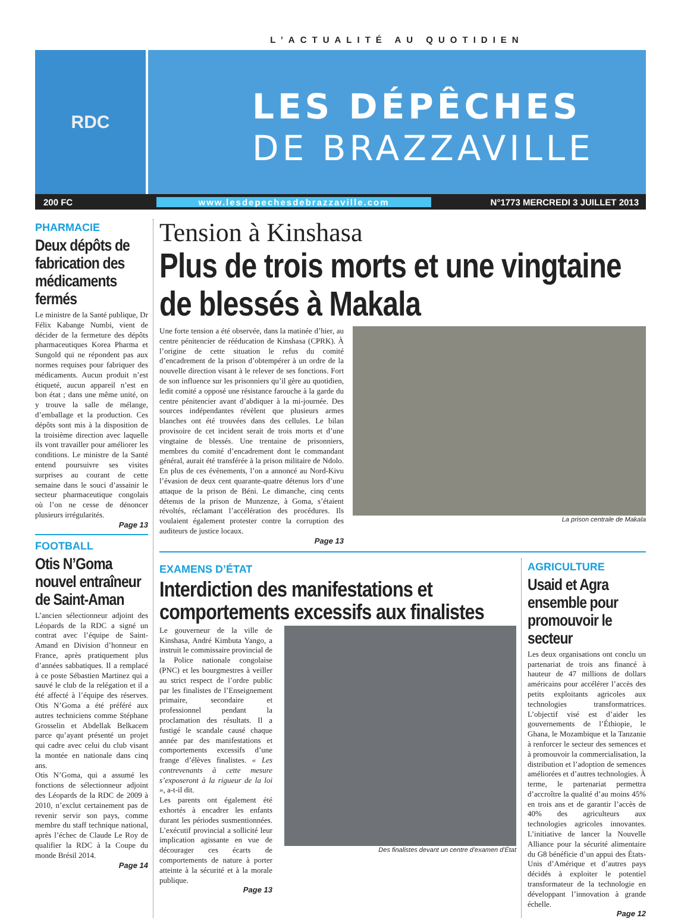L’ACTUALITÉ AU QUOTIDIEN
RDC
LES DÉPÊCHES
DE BRAZZAVILLE
200 FC www.lesdepechesdebrazzaville.com N°1773 MERCREDI 3 JUILLET 2013
PHARMACIE
Deux dépôts de fabrication des médicaments fermés
Le ministre de la Santé publique, Dr Félix Kabange Numbi, vient de décider de la fermeture des dépôts pharmaceutiques Korea Pharma et Sungold qui ne répondent pas aux normes requises pour fabriquer des médicaments. Aucun produit n’est étiqueté, aucun appareil n’est en bon état ; dans une même unité, on y trouve la salle de mélange, d’emballage et la production. Ces dépôts sont mis à la disposition de la troisième direction avec laquelle ils vont travailler pour améliorer les conditions. Le ministre de la Santé entend poursuivre ses visites surprises au courant de cette semaine dans le souci d’assainir le secteur pharmaceutique congolais où l’on ne cesse de dénoncer plusieurs irrégularités.
Page 13
FOOTBALL
Otis N’Goma nouvel entraîneur de Saint-Aman
L’ancien sélectionneur adjoint des Léopards de la RDC a signé un contrat avec l’équipe de Saint-Amand en Division d’honneur en France, après pratiquement plus d’années sabbatiques. Il a remplacé à ce poste Sébastien Martinez qui a sauvé le club de la relégation et il a été affecté à l’équipe des réserves. Otis N’Goma a été préféré aux autres techniciens comme Stéphane Grosselin et Abdellak Belkacem parce qu’ayant présenté un projet qui cadre avec celui du club visant la montée en nationale dans cinq ans.
Otis N’Goma, qui a assumé les fonctions de sélectionneur adjoint des Léopards de la RDC de 2009 à 2010, n’exclut certainement pas de revenir servir son pays, comme membre du staff technique national, après l’échec de Claude Le Roy de qualifier la RDC à la Coupe du monde Brésil 2014.
Page 14
Tension à Kinshasa
Plus de trois morts et une vingtaine de blessés à Makala
Une forte tension a été observée, dans la matinée d’hier, au centre pénitencier de rééducation de Kinshasa (CPRK). À l’origine de cette situation le refus du comité d’encadrement de la prison d’obtempérer à un ordre de la nouvelle direction visant à le relever de ses fonctions. Fort de son influence sur les prisonniers qu’il gère au quotidien, ledit comité a opposé une résistance farouche à la garde du centre pénitencier avant d’abdiquer à la mi-journée. Des sources indépendantes révèlent que plusieurs armes blanches ont été trouvées dans des cellules. Le bilan provisoire de cet incident serait de trois morts et d’une vingtaine de blessés. Une trentaine de prisonniers, membres du comité d’encadrement dont le commandant général, aurait été transférée à la prison militaire de Ndolo. En plus de ces évènements, l’on a annoncé au Nord-Kivu l’évasion de deux cent quarante-quatre détenus lors d’une attaque de la prison de Béni. Le dimanche, cinq cents détenus de la prison de Munzenze, à Goma, s’étaient révoltés, réclamant l’accélération des procédures. Ils voulaient également protester contre la corruption des auditeurs de justice locaux.
Page 13
La prison centrale de Makala
EXAMENS D’ÉTAT
Interdiction des manifestations et comportements excessifs aux finalistes
Le gouverneur de la ville de Kinshasa, André Kimbuta Yango, a instruit le commissaire provincial de la Police nationale congolaise (PNC) et les bourgmestres à veiller au strict respect de l’ordre public par les finalistes de l’Enseignement primaire, secondaire et professionnel pendant la proclamation des résultats. Il a fustigé le scandale causé chaque année par des manifestations et comportements excessifs d’une frange d’élèves finalistes. « Les contrevenants à cette mesure s’exposeront à la rigueur de la loi », a-t-il dit.
Les parents ont également été exhortés à encadrer les enfants durant les périodes susmentionnées. L’exécutif provincial a sollicité leur implication agissante en vue de décourager ces écarts de comportements de nature à porter atteinte à la sécurité et à la morale publique.
Page 13
Des finalistes devant un centre d'examen d'État
AGRICULTURE
Usaid et Agra ensemble pour promouvoir le secteur
Les deux organisations ont conclu un partenariat de trois ans financé à hauteur de 47 millions de dollars américains pour accélérer l’accès des petits exploitants agricoles aux technologies transformatrices. L’objectif visé est d’aider les gouvernements de l’Éthiopie, le Ghana, le Mozambique et la Tanzanie à renforcer le secteur des semences et à promouvoir la commercialisation, la distribution et l’adoption de semences améliorées et d’autres technologies. À terme, le partenariat permettra d’accroître la qualité d’au moins 45% en trois ans et de garantir l’accès de 40% des agriculteurs aux technologies agricoles innovantes. L’initiative de lancer la Nouvelle Alliance pour la sécurité alimentaire du G8 bénéficie d’un appui des États-Unis d’Amérique et d’autres pays décidés à exploiter le potentiel transformateur de la technologie en développant l’innovation à grande échelle.
Page 12